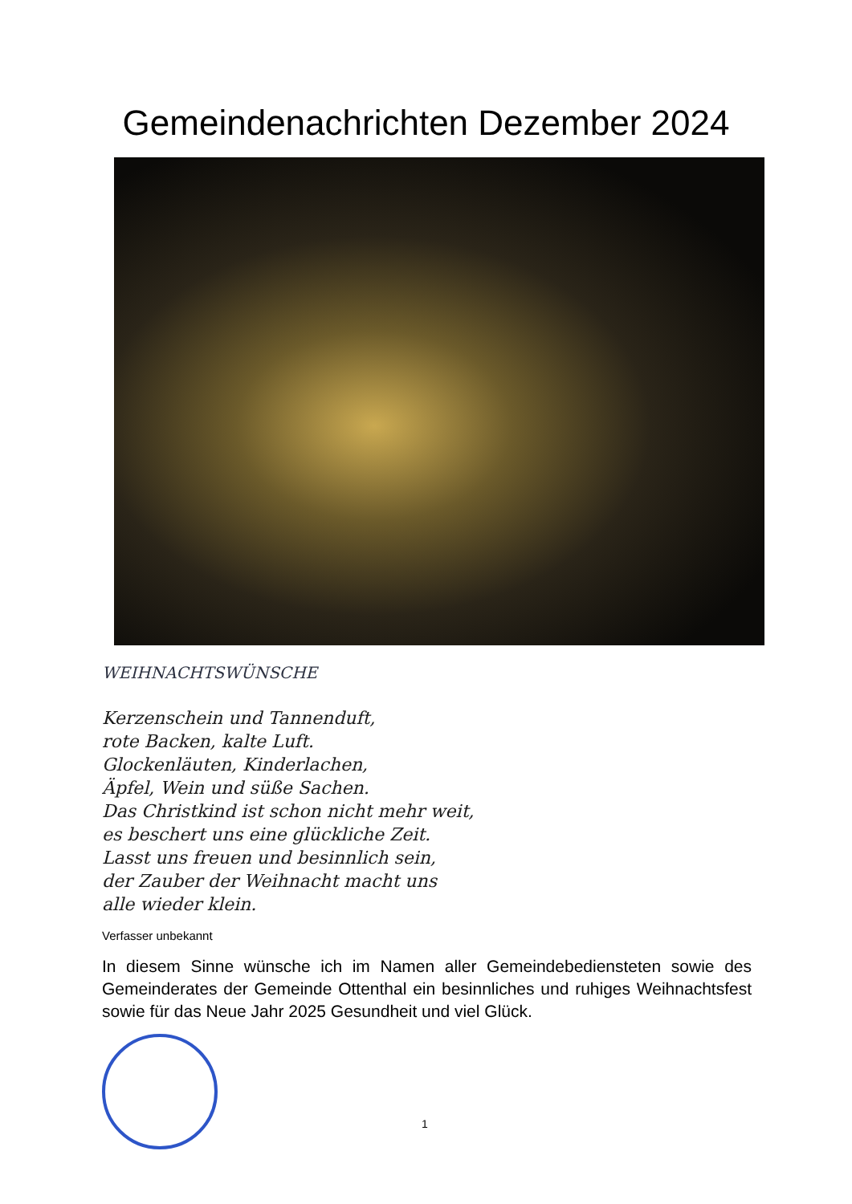Gemeindenachrichten Dezember 2024
WEIHNACHTSWÜNSCHE
Kerzenschein und Tannenduft,
rote Backen, kalte Luft.
Glockenläuten, Kinderlachen,
Äpfel, Wein und süße Sachen.
Das Christkind ist schon nicht mehr weit,
es beschert uns eine glückliche Zeit.
Lasst uns freuen und besinnlich sein,
der Zauber der Weihnacht macht uns
alle wieder klein.
Verfasser unbekannt
In diesem Sinne wünsche ich im Namen aller Gemeindebediensteten sowie des Gemeinderates der Gemeinde Ottenthal ein besinnliches und ruhiges Weihnachtsfest sowie für das Neue Jahr 2025 Gesundheit und viel Glück.
1